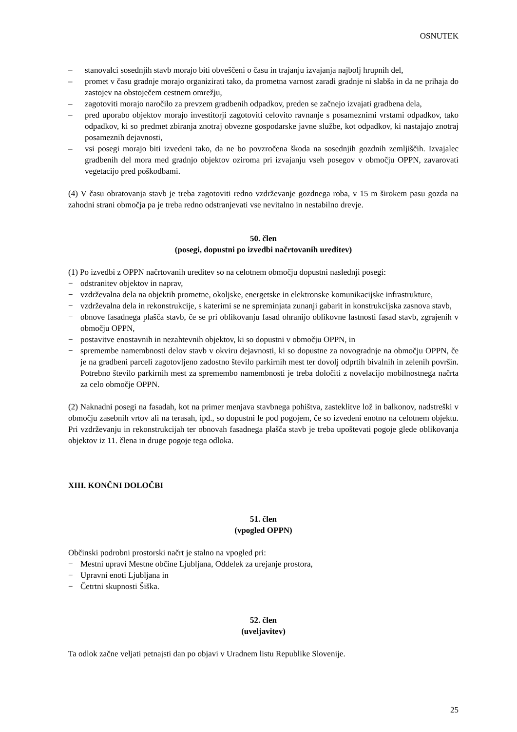OSNUTEK
– stanovalci sosednjih stavb morajo biti obveščeni o času in trajanju izvajanja najbolj hrupnih del,
– promet v času gradnje morajo organizirati tako, da prometna varnost zaradi gradnje ni slabša in da ne prihaja do zastojev na obstoječem cestnem omrežju,
– zagotoviti morajo naročilo za prevzem gradbenih odpadkov, preden se začnejo izvajati gradbena dela,
– pred uporabo objektov morajo investitorji zagotoviti celovito ravnanje s posameznimi vrstami odpadkov, tako odpadkov, ki so predmet zbiranja znotraj obvezne gospodarske javne službe, kot odpadkov, ki nastajajo znotraj posameznih dejavnosti,
– vsi posegi morajo biti izvedeni tako, da ne bo povzročena škoda na sosednjih gozdnih zemljiščih. Izvajalec gradbenih del mora med gradnjo objektov oziroma pri izvajanju vseh posegov v območju OPPN, zavarovati vegetacijo pred poškodbami.
(4) V času obratovanja stavb je treba zagotoviti redno vzdrževanje gozdnega roba, v 15 m širokem pasu gozda na zahodni strani območja pa je treba redno odstranjevati vse nevitalno in nestabilno drevje.
50. člen
(posegi, dopustni po izvedbi načrtovanih ureditev)
(1) Po izvedbi z OPPN načrtovanih ureditev so na celotnem območju dopustni naslednji posegi:
− odstranitev objektov in naprav,
− vzdrževalna dela na objektih prometne, okoljske, energetske in elektronske komunikacijske infrastrukture,
− vzdrževalna dela in rekonstrukcije, s katerimi se ne spreminjata zunanji gabarit in konstrukcijska zasnova stavb,
− obnove fasadnega plašča stavb, če se pri oblikovanju fasad ohranijo oblikovne lastnosti fasad stavb, zgrajenih v območju OPPN,
− postavitve enostavnih in nezahtevnih objektov, ki so dopustni v območju OPPN, in
− spremembe namembnosti delov stavb v okviru dejavnosti, ki so dopustne za novogradnje na območju OPPN, če je na gradbeni parceli zagotovljeno zadostno število parkirnih mest ter dovolj odprtih bivalnih in zelenih površin. Potrebno število parkirnih mest za spremembo namembnosti je treba določiti z novelacijo mobilnostnega načrta za celo območje OPPN.
(2) Naknadni posegi na fasadah, kot na primer menjava stavbnega pohištva, zasteklitve lož in balkonov, nadstreški v območju zasebnih vrtov ali na terasah, ipd., so dopustni le pod pogojem, če so izvedeni enotno na celotnem objektu. Pri vzdrževanju in rekonstrukcijah ter obnovah fasadnega plašča stavb je treba upoštevati pogoje glede oblikovanja objektov iz 11. člena in druge pogoje tega odloka.
XIII. KONČNI DOLOČBI
51. člen
(vpogled OPPN)
Občinski podrobni prostorski načrt je stalno na vpogled pri:
− Mestni upravi Mestne občine Ljubljana, Oddelek za urejanje prostora,
− Upravni enoti Ljubljana in
− Četrtni skupnosti Šiška.
52. člen
(uveljavitev)
Ta odlok začne veljati petnajsti dan po objavi v Uradnem listu Republike Slovenije.
25